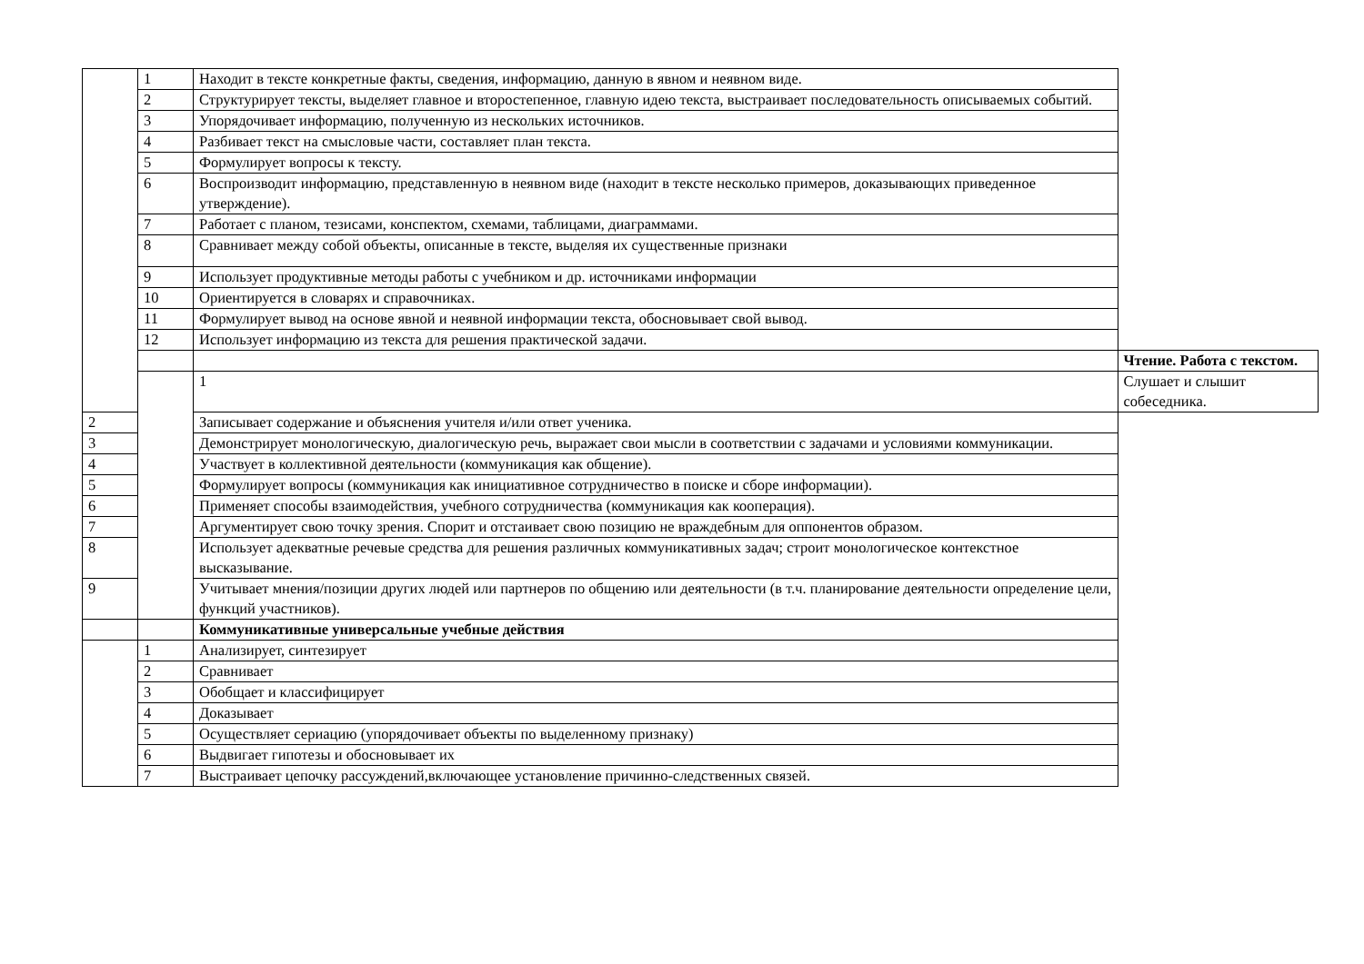| | 1 | Находит в тексте конкретные факты, сведения, информацию, данную в явном и неявном виде. | |
| | 2 | Структурирует тексты, выделяет главное и второстепенное, главную идею текста, выстраивает последовательность описываемых событий. | |
| | 3 | Упорядочивает информацию, полученную из нескольких источников. | |
| | 4 | Разбивает текст на смысловые части, составляет план текста. | |
| | 5 | Формулирует вопросы к тексту. | |
| | 6 | Воспроизводит информацию, представленную в неявном виде (находит в тексте несколько примеров, доказывающих приведенное утверждение). | |
| | 7 | Работает с планом, тезисами, конспектом, схемами, таблицами, диаграммами. | |
| | 8 | Сравнивает между собой объекты, описанные в тексте, выделяя их существенные признаки | |
| | 9 | Использует продуктивные методы работы с учебником и др. источниками информации | |
| | 10 | Ориентируется в словарях и справочниках. | |
| | 11 | Формулирует вывод на основе явной и неявной информации текста, обосновывает свой вывод. | |
| | 12 | Использует информацию из текста для решения практической задачи. | |
| | | | Чтение. Работа с текстом. |
| | | 1 | Слушает и слышит собеседника. |
| 2 | | Записывает содержание и объяснения учителя и/или ответ ученика. | |
| 3 | | Демонстрирует монологическую, диалогическую речь, выражает свои мысли в соответствии с задачами и условиями коммуникации. | |
| 4 | | Участвует в коллективной деятельности (коммуникация как общение). | |
| 5 | | Формулирует вопросы (коммуникация как инициативное сотрудничество в поиске и сборе информации). | |
| 6 | | Применяет способы взаимодействия, учебного сотрудничества (коммуникация как кооперация). | |
| 7 | | Аргументирует свою точку зрения. Спорит и отстаивает свою позицию не враждебным для оппонентов образом. | |
| 8 | | Использует адекватные речевые средства для решения различных коммуникативных задач; строит монологическое контекстное высказывание. | |
| 9 | | Учитывает мнения/позиции других людей или партнеров по общению или деятельности (в т.ч. планирование деятельности определение цели, функций участников). | |
| | | Коммуникативные универсальные учебные действия | |
| | 1 | Анализирует, синтезирует | |
| | 2 | Сравнивает | |
| | 3 | Обобщает и классифицирует | |
| | 4 | Доказывает | |
| | 5 | Осуществляет сериацию (упорядочивает объекты по выделенному признаку) | |
| | 6 | Выдвигает гипотезы и обосновывает их | |
| | 7 | Выстраивает цепочку рассуждений,включающее установление причинно-следственных связей. | |